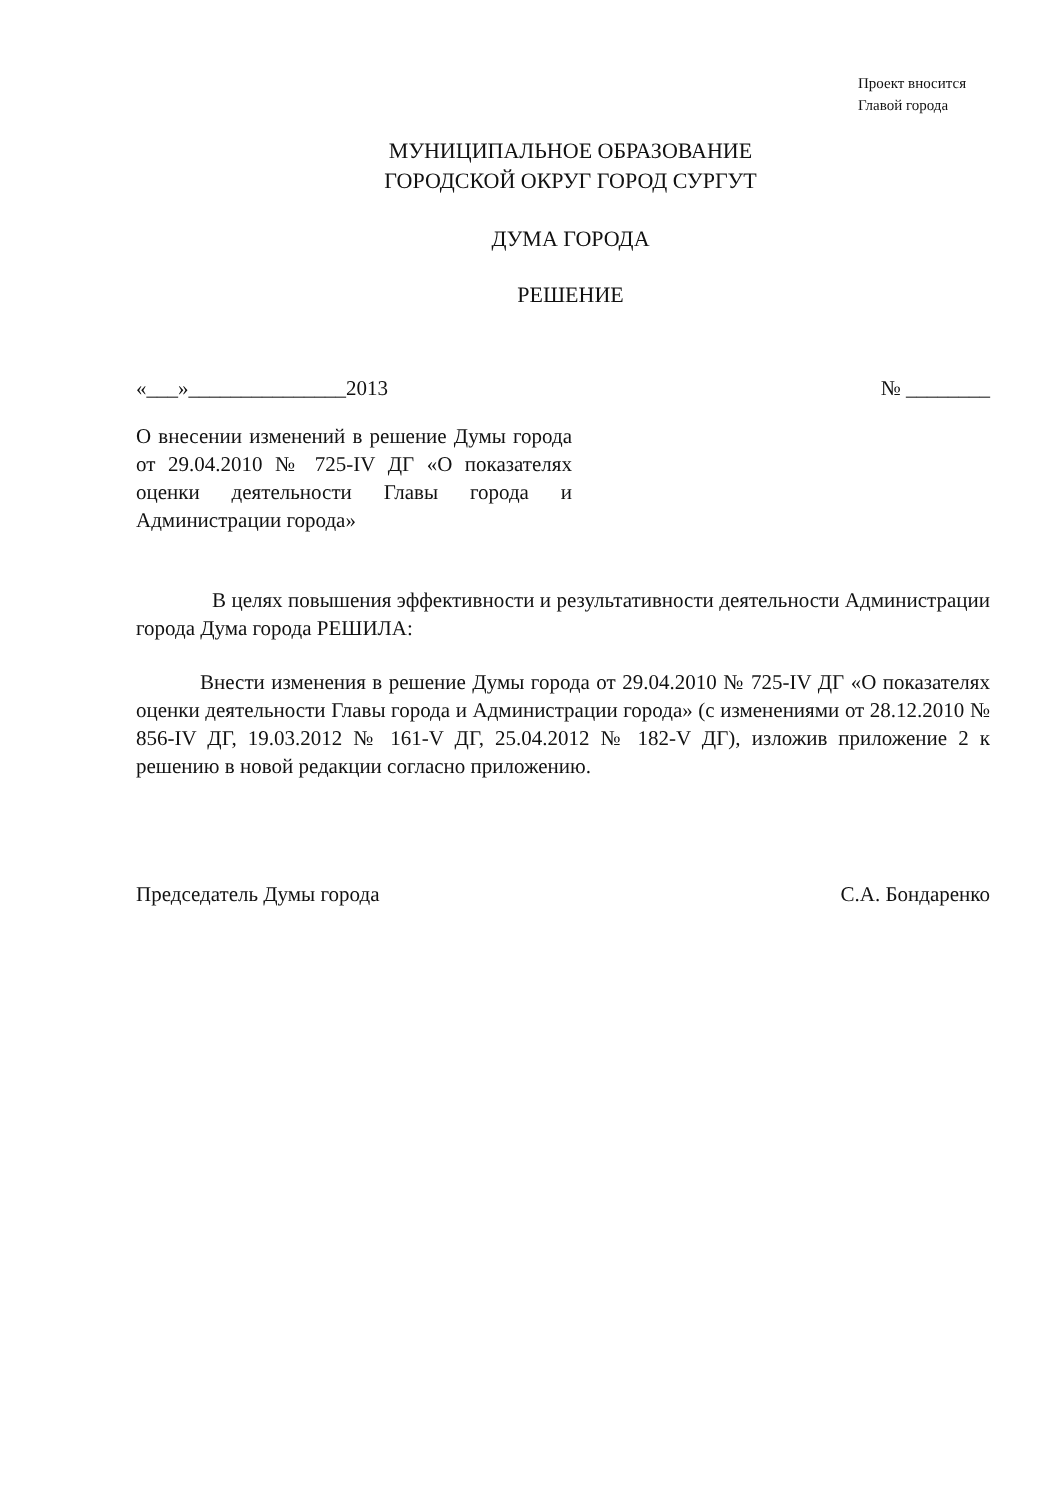Проект вносится
Главой города
МУНИЦИПАЛЬНОЕ ОБРАЗОВАНИЕ
ГОРОДСКОЙ ОКРУГ ГОРОД СУРГУТ
ДУМА ГОРОДА
РЕШЕНИЕ
«___»_______________2013 № ________
О внесении изменений в решение Думы города от 29.04.2010 № 725-IV ДГ «О показателях оценки деятельности Главы города и Администрации города»
В целях повышения эффективности и результативности деятельности Администрации города Дума города РЕШИЛА:
Внести изменения в решение Думы города от 29.04.2010 № 725-IV ДГ «О показателях оценки деятельности Главы города и Администрации города» (с изменениями от 28.12.2010 № 856-IV ДГ, 19.03.2012 № 161-V ДГ, 25.04.2012 № 182-V ДГ), изложив приложение 2 к решению в новой редакции согласно приложению.
Председатель Думы города С.А. Бондаренко